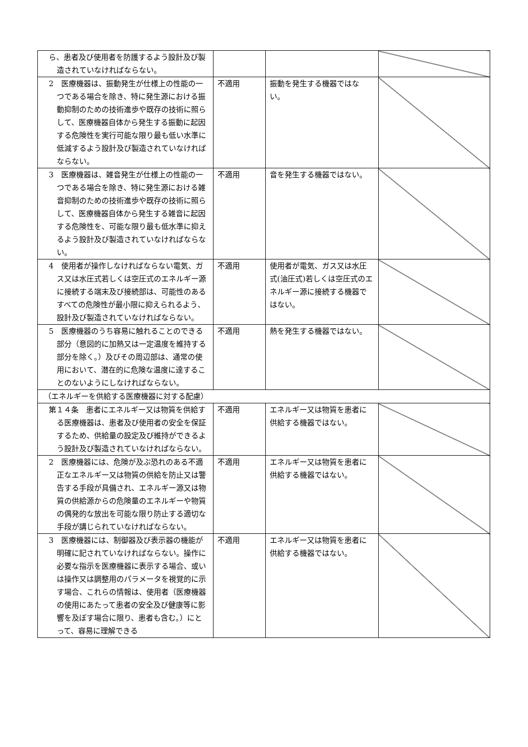| ら、患者及び使用者を防護するよう設計及び製造されていなければならない。 | | | |
| 2 医療機器は、振動発生が仕様上の性能の一つである場合を除き、特に発生源における振動抑制のための技術進歩や既存の技術に照らして、医療機器自体から発生する振動に起因する危険性を実行可能な限り最も低い水準に低減するよう設計及び製造されていなければならない。 | 不適用 | 振動を発生する機器ではない。 | |
| 3 医療機器は、雑音発生が仕様上の性能の一つである場合を除き、特に発生源における雑音抑制のための技術進歩や既存の技術に照らして、医療機器自体から発生する雑音に起因する危険性を、可能な限り最も低水準に抑えるよう設計及び製造されていなければならない。 | 不適用 | 音を発生する機器ではない。 | |
| 4 使用者が操作しなければならない電気、ガス又は水圧式若しくは空圧式のエネルギー源に接続する端末及び接続部は、可能性のあるすべての危険性が最小限に抑えられるよう、設計及び製造されていなければならない。 | 不適用 | 使用者が電気、ガス又は水圧式(油圧式)若しくは空圧式のエネルギー源に接続する機器ではない。 | |
| 5 医療機器のうち容易に触れることのできる部分（意図的に加熱又は一定温度を維持する部分を除く。）及びその周辺部は、通常の使用において、潜在的に危険な温度に達することのないようにしなければならない。 | 不適用 | 熱を発生する機器ではない。 | |
| （エネルギーを供給する医療機器に対する配慮） | | | |
| 第１４条 患者にエネルギー又は物質を供給する医療機器は、患者及び使用者の安全を保証するため、供給量の設定及び維持ができるよう設計及び製造されていなければならない。 | 不適用 | エネルギー又は物質を患者に供給する機器ではない。 | |
| 2 医療機器には、危険が及ぶ恐れのある不適正なエネルギー又は物質の供給を防止又は警告する手段が具備され、エネルギー源又は物質の供給源からの危険量のエネルギーや物質の偶発的な放出を可能な限り防止する適切な手段が講じられていなければならない。 | 不適用 | エネルギー又は物質を患者に供給する機器ではない。 | |
| 3 医療機器には、制御器及び表示器の機能が明確に記されていなければならない。操作に必要な指示を医療機器に表示する場合、或いは操作又は調整用のパラメータを視覚的に示す場合、これらの情報は、使用者（医療機器の使用にあたって患者の安全及び健康等に影響を及ぼす場合に限り、患者も含む。）にとって、容易に理解できる | 不適用 | エネルギー又は物質を患者に供給する機器ではない。 | |